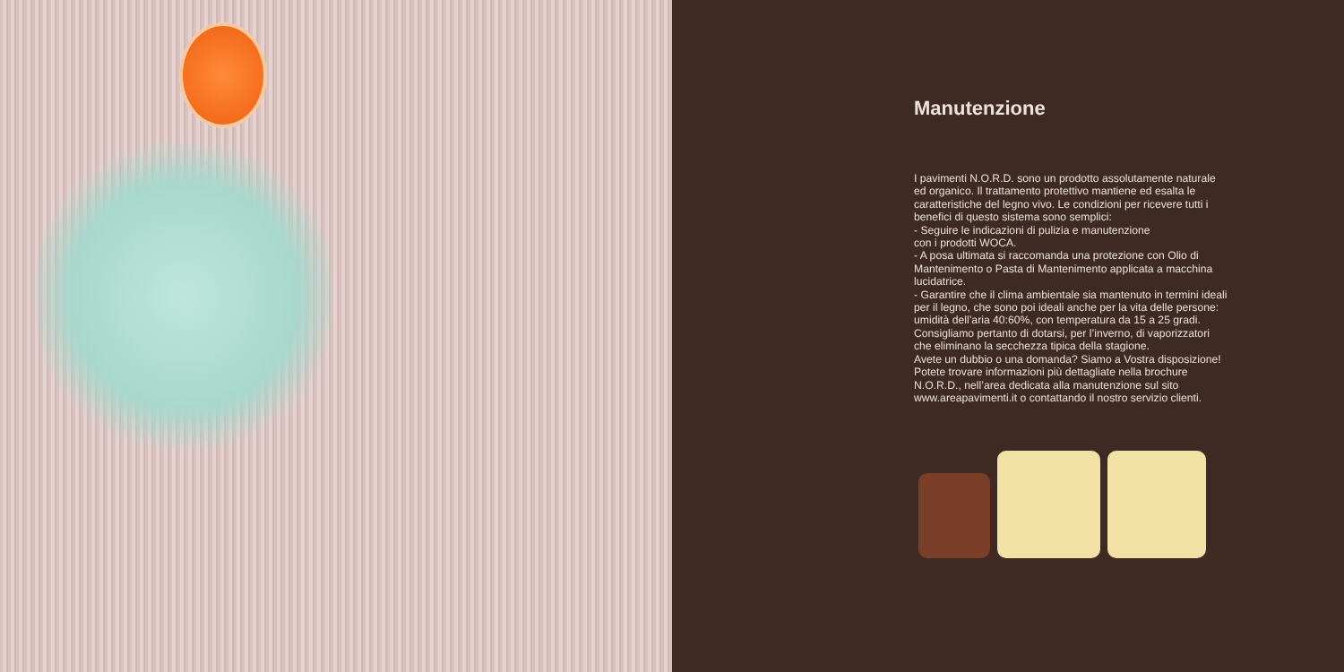Manutenzione
I pavimenti N.O.R.D. sono un prodotto assolutamente naturale ed organico. Il trattamento protettivo mantiene ed esalta le caratteristiche del legno vivo. Le condizioni per ricevere tutti i benefici di questo sistema sono semplici:
- Seguire le indicazioni di pulizia e manutenzione
con i prodotti WOCA.
- A posa ultimata si raccomanda una protezione con Olio di Mantenimento o Pasta di Mantenimento applicata a macchina lucidatrice.
- Garantire che il clima ambientale sia mantenuto in termini ideali per il legno, che sono poi ideali anche per la vita delle persone: umidità dell’aria 40:60%, con temperatura da 15 a 25 gradi. Consigliamo pertanto di dotarsi, per l’inverno, di vaporizzatori che eliminano la secchezza tipica della stagione.
Avete un dubbio o una domanda? Siamo a Vostra disposizione! Potete trovare informazioni più dettagliate nella brochure N.O.R.D., nell’area dedicata alla manutenzione sul sito www.areapavimenti.it o contattando il nostro servizio clienti.